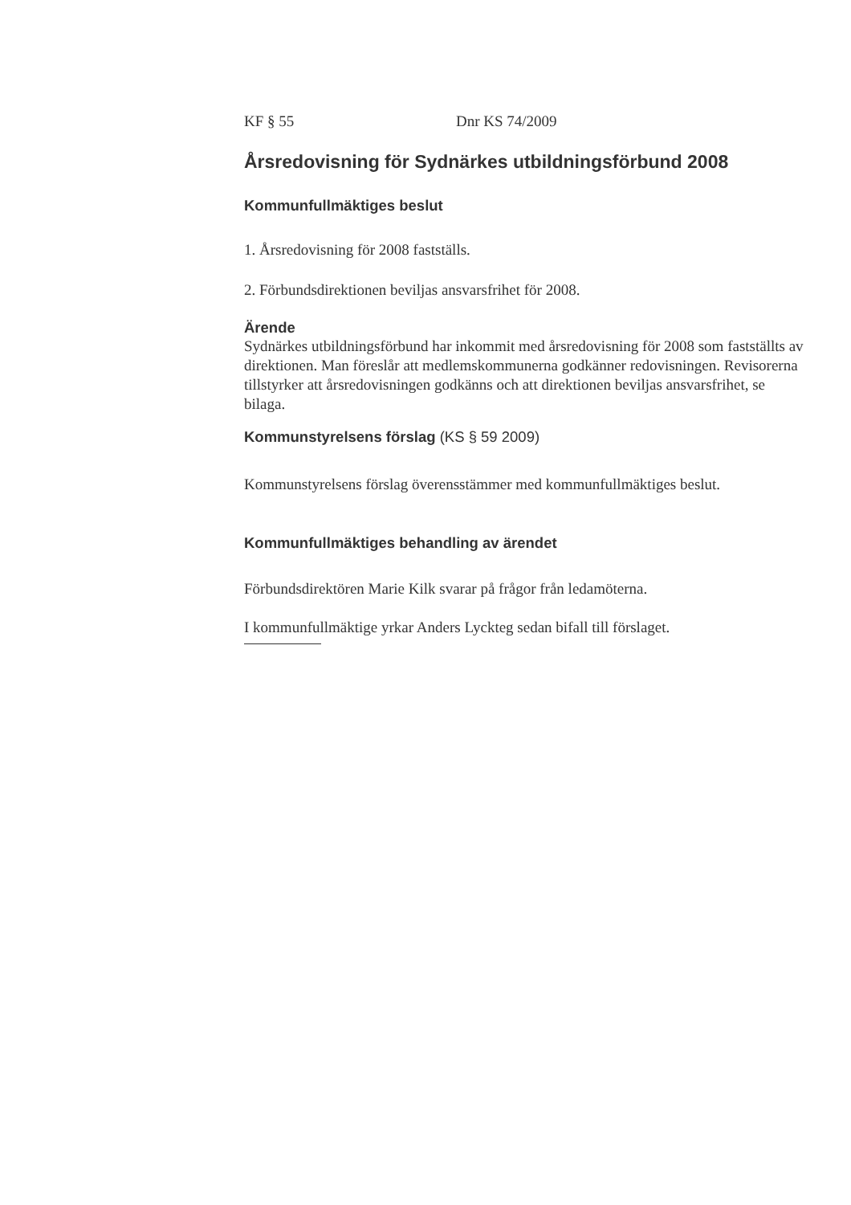KF § 55 Dnr KS 74/2009
Årsredovisning för Sydnärkes utbildningsförbund 2008
Kommunfullmäktiges beslut
1. Årsredovisning för 2008 fastställs.
2. Förbundsdirektionen beviljas ansvarsfrihet för 2008.
Ärende
Sydnärkes utbildningsförbund har inkommit med årsredovisning för 2008 som fastställts av direktionen. Man föreslår att medlemskommunerna godkänner redovisningen. Revisorerna tillstyrker att årsredovisningen godkänns och att direktionen beviljas ansvarsfrihet, se bilaga.
Kommunstyrelsens förslag (KS § 59 2009)
Kommunstyrelsens förslag överensstämmer med kommunfullmäktiges beslut.
Kommunfullmäktiges behandling av ärendet
Förbundsdirektören Marie Kilk svarar på frågor från ledamöterna.
I kommunfullmäktige yrkar Anders Lyckteg sedan bifall till förslaget.